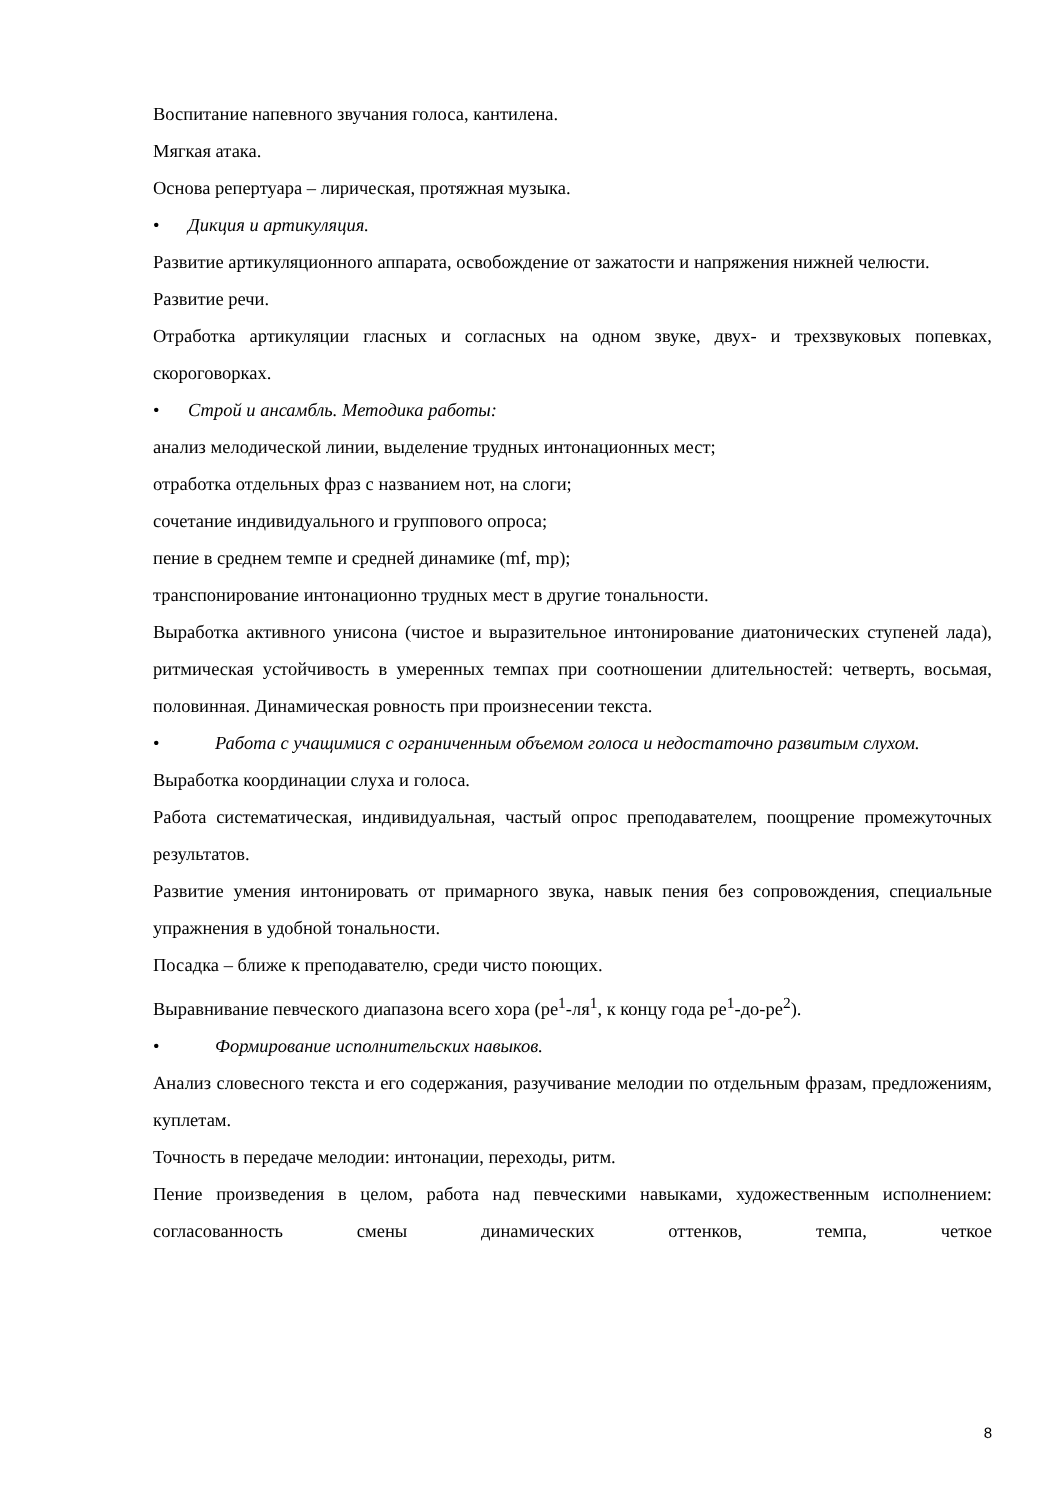Воспитание напевного звучания голоса, кантилена.
Мягкая атака.
Основа репертуара – лирическая, протяжная музыка.
• Дикция и артикуляция.
Развитие артикуляционного аппарата, освобождение от зажатости и напряжения нижней челюсти.
Развитие речи.
Отработка артикуляции гласных и согласных на одном звуке, двух- и трехзвуковых попевках, скороговорках.
• Строй и ансамбль. Методика работы:
анализ мелодической линии, выделение трудных интонационных мест;
отработка отдельных фраз с названием нот, на слоги;
сочетание индивидуального и группового опроса;
пение в среднем темпе и средней динамике (mf, mp);
транспонирование интонационно трудных мест в другие тональности.
Выработка активного унисона (чистое и выразительное интонирование диатонических ступеней лада), ритмическая устойчивость в умеренных темпах при соотношении длительностей: четверть, восьмая, половинная. Динамическая ровность при произнесении текста.
• Работа с учащимися с ограниченным объемом голоса и недостаточно развитым слухом.
Выработка координации слуха и голоса.
Работа систематическая, индивидуальная, частый опрос преподавателем, поощрение промежуточных результатов.
Развитие умения интонировать от примарного звука, навык пения без сопровождения, специальные упражнения в удобной тональности.
Посадка – ближе к преподавателю, среди чисто поющих.
Выравнивание певческого диапазона всего хора (ре<sup>1</sup>-ля<sup>1</sup>, к концу года ре<sup>1</sup>-до-ре<sup>2</sup>).
• Формирование исполнительских навыков.
Анализ словесного текста и его содержания, разучивание мелодии по отдельным фразам, предложениям, куплетам.
Точность в передаче мелодии: интонации, переходы, ритм.
Пение произведения в целом, работа над певческими навыками, художественным исполнением: согласованность смены динамических оттенков, темпа, четкое
8